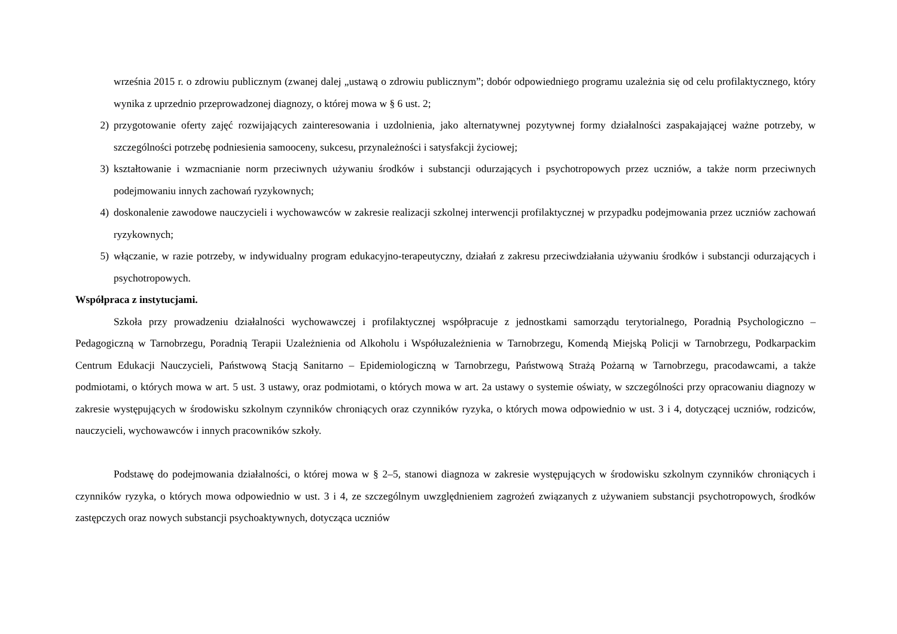września 2015 r. o zdrowiu publicznym (zwanej dalej „ustawą o zdrowiu publicznym”; dobór odpowiedniego programu uzależnia się od celu profilaktycznego, który wynika z uprzednio przeprowadzonej diagnozy, o której mowa w § 6 ust. 2;
2) przygotowanie oferty zajęć rozwijających zainteresowania i uzdolnienia, jako alternatywnej pozytywnej formy działalności zaspakajającej ważne potrzeby, w szczególności potrzebę podniesienia samooceny, sukcesu, przynależności i satysfakcji życiowej;
3) kształtowanie i wzmacnianie norm przeciwnych używaniu środków i substancji odurzających i psychotropowych przez uczniów, a także norm przeciwnych podejmowaniu innych zachowań ryzykownych;
4) doskonalenie zawodowe nauczycieli i wychowawców w zakresie realizacji szkolnej interwencji profilaktycznej w przypadku podejmowania przez uczniów zachowań ryzykownych;
5) włączanie, w razie potrzeby, w indywidualny program edukacyjno-terapeutyczny, działań z zakresu przeciwdziałania używaniu środków i substancji odurzających i psychotropowych.
Współpraca z instytucjami.
Szkoła przy prowadzeniu działalności wychowawczej i profilaktycznej współpracuje z jednostkami samorządu terytorialnego, Poradnią Psychologiczno – Pedagogiczną w Tarnobrzegu, Poradnią Terapii Uzależnienia od Alkoholu i Współuzależnienia w Tarnobrzegu, Komendą Miejską Policji w Tarnobrzegu, Podkarpackim Centrum Edukacji Nauczycieli, Państwową Stacją Sanitarno – Epidemiologiczną w Tarnobrzegu, Państwową Strażą Pożarną w Tarnobrzegu, pracodawcami, a także podmiotami, o których mowa w art. 5 ust. 3 ustawy, oraz podmiotami, o których mowa w art. 2a ustawy o systemie oświaty, w szczególności przy opracowaniu diagnozy w zakresie występujących w środowisku szkolnym czynników chroniących oraz czynników ryzyka, o których mowa odpowiednio w ust. 3 i 4, dotyczącej uczniów, rodziców, nauczycieli, wychowawców i innych pracowników szkoły.
Podstawę do podejmowania działalności, o której mowa w § 2–5, stanowi diagnoza w zakresie występujących w środowisku szkolnym czynników chroniących i czynników ryzyka, o których mowa odpowiednio w ust. 3 i 4, ze szczególnym uwzględnieniem zagrożeń związanych z używaniem substancji psychotropowych, środków zastępczych oraz nowych substancji psychoaktywnych, dotycząca uczniów